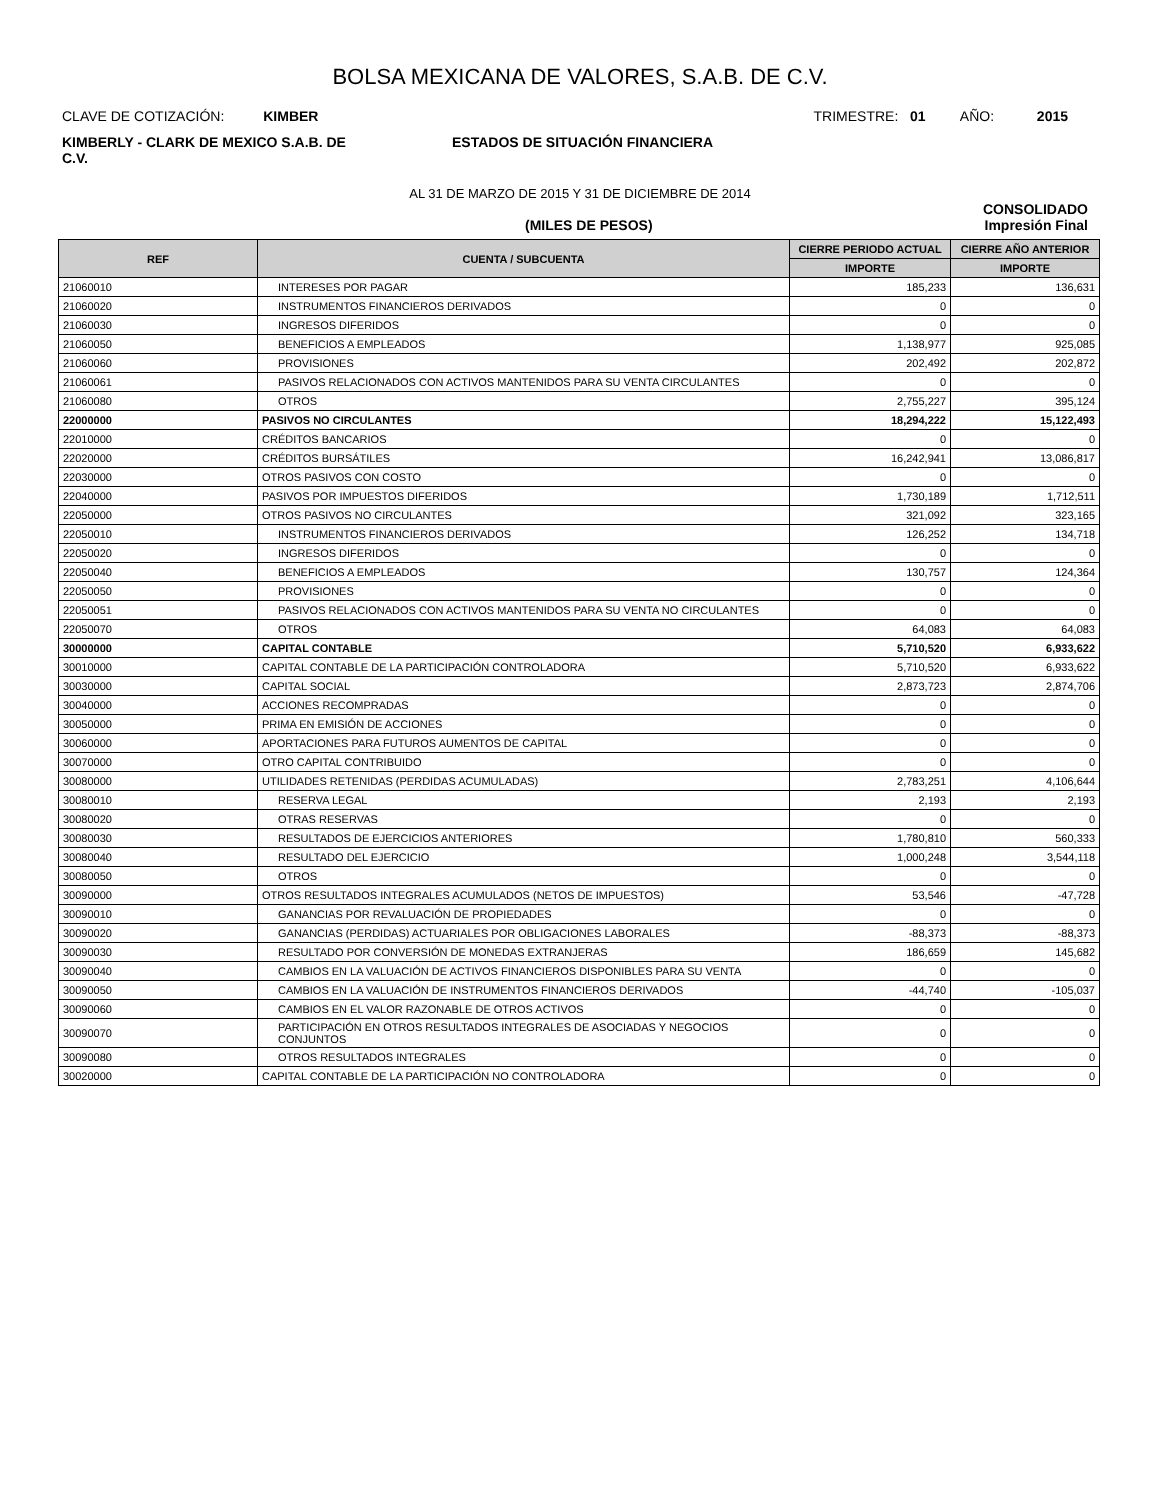BOLSA MEXICANA DE VALORES, S.A.B. DE C.V.
CLAVE DE COTIZACIÓN: KIMBER
TRIMESTRE: 01 AÑO: 2015
KIMBERLY - CLARK DE MEXICO S.A.B. DE C.V.
ESTADOS DE SITUACIÓN FINANCIERA
AL 31 DE MARZO DE 2015 Y 31 DE DICIEMBRE DE 2014
CONSOLIDADO
(MILES DE PESOS) Impresión Final
| REF | CUENTA / SUBCUENTA | CIERRE PERIODO ACTUAL | CIERRE AÑO ANTERIOR |
| --- | --- | --- | --- |
| | | IMPORTE | IMPORTE |
| 21060010 | INTERESES POR PAGAR | 185,233 | 136,631 |
| 21060020 | INSTRUMENTOS FINANCIEROS DERIVADOS | 0 | 0 |
| 21060030 | INGRESOS DIFERIDOS | 0 | 0 |
| 21060050 | BENEFICIOS A EMPLEADOS | 1,138,977 | 925,085 |
| 21060060 | PROVISIONES | 202,492 | 202,872 |
| 21060061 | PASIVOS RELACIONADOS CON ACTIVOS MANTENIDOS PARA SU VENTA CIRCULANTES | 0 | 0 |
| 21060080 | OTROS | 2,755,227 | 395,124 |
| 22000000 | PASIVOS NO CIRCULANTES | 18,294,222 | 15,122,493 |
| 22010000 | CRÉDITOS BANCARIOS | 0 | 0 |
| 22020000 | CRÉDITOS BURSÁTILES | 16,242,941 | 13,086,817 |
| 22030000 | OTROS PASIVOS CON COSTO | 0 | 0 |
| 22040000 | PASIVOS POR IMPUESTOS DIFERIDOS | 1,730,189 | 1,712,511 |
| 22050000 | OTROS PASIVOS NO CIRCULANTES | 321,092 | 323,165 |
| 22050010 | INSTRUMENTOS FINANCIEROS DERIVADOS | 126,252 | 134,718 |
| 22050020 | INGRESOS DIFERIDOS | 0 | 0 |
| 22050040 | BENEFICIOS A EMPLEADOS | 130,757 | 124,364 |
| 22050050 | PROVISIONES | 0 | 0 |
| 22050051 | PASIVOS RELACIONADOS CON ACTIVOS MANTENIDOS PARA SU VENTA NO CIRCULANTES | 0 | 0 |
| 22050070 | OTROS | 64,083 | 64,083 |
| 30000000 | CAPITAL CONTABLE | 5,710,520 | 6,933,622 |
| 30010000 | CAPITAL CONTABLE DE LA PARTICIPACIÓN CONTROLADORA | 5,710,520 | 6,933,622 |
| 30030000 | CAPITAL SOCIAL | 2,873,723 | 2,874,706 |
| 30040000 | ACCIONES RECOMPRADAS | 0 | 0 |
| 30050000 | PRIMA EN EMISIÓN DE ACCIONES | 0 | 0 |
| 30060000 | APORTACIONES PARA FUTUROS AUMENTOS DE CAPITAL | 0 | 0 |
| 30070000 | OTRO CAPITAL CONTRIBUIDO | 0 | 0 |
| 30080000 | UTILIDADES RETENIDAS (PERDIDAS ACUMULADAS) | 2,783,251 | 4,106,644 |
| 30080010 | RESERVA LEGAL | 2,193 | 2,193 |
| 30080020 | OTRAS RESERVAS | 0 | 0 |
| 30080030 | RESULTADOS DE EJERCICIOS ANTERIORES | 1,780,810 | 560,333 |
| 30080040 | RESULTADO DEL EJERCICIO | 1,000,248 | 3,544,118 |
| 30080050 | OTROS | 0 | 0 |
| 30090000 | OTROS RESULTADOS INTEGRALES ACUMULADOS (NETOS DE IMPUESTOS) | 53,546 | -47,728 |
| 30090010 | GANANCIAS POR REVALUACIÓN DE PROPIEDADES | 0 | 0 |
| 30090020 | GANANCIAS (PERDIDAS) ACTUARIALES POR OBLIGACIONES LABORALES | -88,373 | -88,373 |
| 30090030 | RESULTADO POR CONVERSIÓN DE MONEDAS EXTRANJERAS | 186,659 | 145,682 |
| 30090040 | CAMBIOS EN LA VALUACIÓN DE ACTIVOS FINANCIEROS DISPONIBLES PARA SU VENTA | 0 | 0 |
| 30090050 | CAMBIOS EN LA VALUACIÓN DE INSTRUMENTOS FINANCIEROS DERIVADOS | -44,740 | -105,037 |
| 30090060 | CAMBIOS EN EL VALOR RAZONABLE DE OTROS ACTIVOS | 0 | 0 |
| 30090070 | PARTICIPACIÓN EN OTROS RESULTADOS INTEGRALES DE ASOCIADAS Y NEGOCIOS CONJUNTOS | 0 | 0 |
| 30090080 | OTROS RESULTADOS INTEGRALES | 0 | 0 |
| 30020000 | CAPITAL CONTABLE DE LA PARTICIPACIÓN NO CONTROLADORA | 0 | 0 |